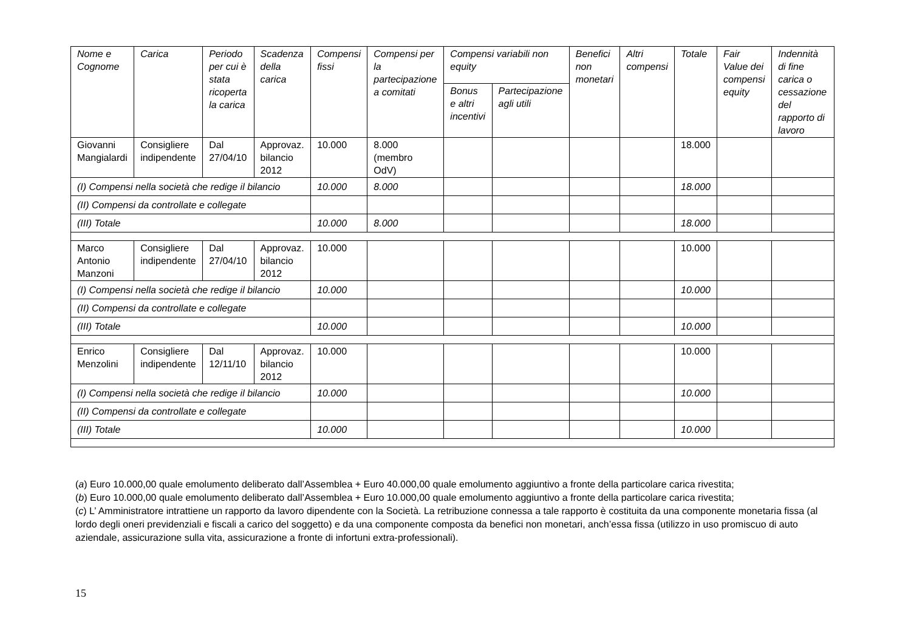| Nome e Cognome | Carica | Periodo per cui è stata ricoperta la carica | Scadenza della carica | Compensi fissi | Compensi per la partecipazione a comitati | Compensi variabili non equity | | Benefici non monetari | Altri compensi | Totale | Fair Value dei compensi equity | Indennità di fine carica o cessazione del rapporto di lavoro |
| --- | --- | --- | --- | --- | --- | --- | --- | --- | --- | --- | --- | --- |
| | | | | | | Bonus e altri incentivi | Partecipazione agli utili | | | | | |
| Giovanni Mangialardi | Consigliere indipendente | Dal 27/04/10 | Approvaz. bilancio 2012 | 10.000 | 8.000 (membro OdV) | | | | | 18.000 | | |
| (I) Compensi nella società che redige il bilancio | | | | 10.000 | 8.000 | | | | | 18.000 | | |
| (II) Compensi da controllate e collegate | | | | | | | | | | | | |
| (III) Totale | | | | 10.000 | 8.000 | | | | | 18.000 | | |
| Marco Antonio Manzoni | Consigliere indipendente | Dal 27/04/10 | Approvaz. bilancio 2012 | 10.000 | | | | | | 10.000 | | |
| (I) Compensi nella società che redige il bilancio | | | | 10.000 | | | | | | 10.000 | | |
| (II) Compensi da controllate e collegate | | | | | | | | | | | | |
| (III) Totale | | | | 10.000 | | | | | | 10.000 | | |
| Enrico Menzolini | Consigliere indipendente | Dal 12/11/10 | Approvaz. bilancio 2012 | 10.000 | | | | | | 10.000 | | |
| (I) Compensi nella società che redige il bilancio | | | | 10.000 | | | | | | 10.000 | | |
| (II) Compensi da controllate e collegate | | | | | | | | | | | | |
| (III) Totale | | | | 10.000 | | | | | | 10.000 | | |
(a) Euro 10.000,00 quale emolumento deliberato dall’Assemblea + Euro 40.000,00 quale emolumento aggiuntivo a fronte della particolare carica rivestita;
(b) Euro 10.000,00 quale emolumento deliberato dall’Assemblea + Euro 10.000,00 quale emolumento aggiuntivo a fronte della particolare carica rivestita;
(c) L’ Amministratore intrattiene un rapporto da lavoro dipendente con la Società. La retribuzione connessa a tale rapporto è costituita da una componente monetaria fissa (al lordo degli oneri previdenziali e fiscali a carico del soggetto) e da una componente composta da benefici non monetari, anch’essa fissa (utilizzo in uso promiscuo di auto aziendale, assicurazione sulla vita, assicurazione a fronte di infortuni extra-professionali).
15